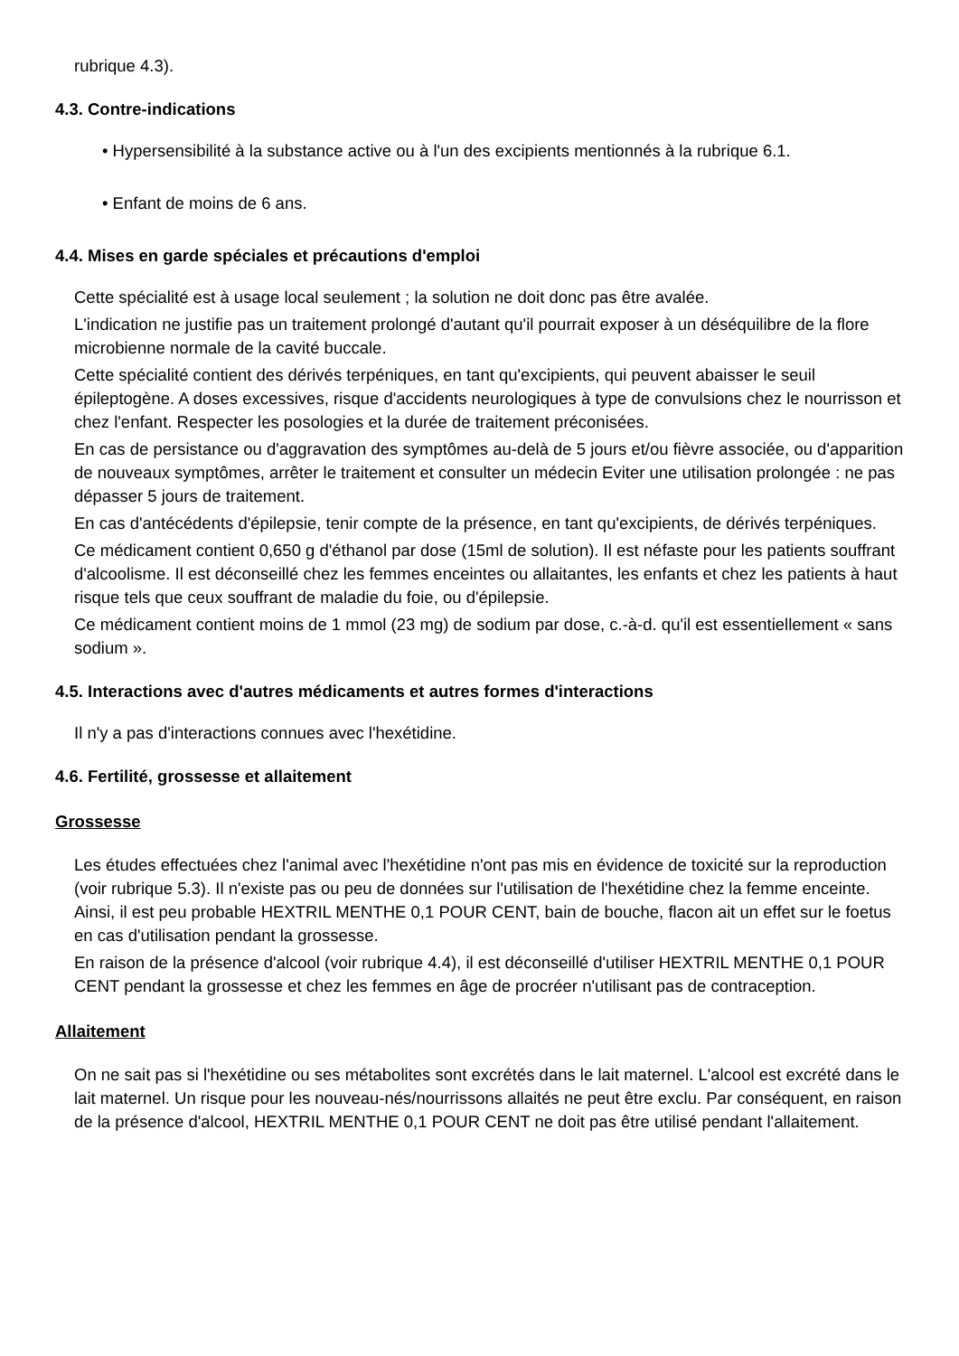rubrique 4.3).
4.3. Contre-indications
• Hypersensibilité à la substance active ou à l'un des excipients mentionnés à la rubrique 6.1.
• Enfant de moins de 6 ans.
4.4. Mises en garde spéciales et précautions d'emploi
Cette spécialité est à usage local seulement ; la solution ne doit donc pas être avalée.
L'indication ne justifie pas un traitement prolongé d'autant qu'il pourrait exposer à un déséquilibre de la flore microbienne normale de la cavité buccale.
Cette spécialité contient des dérivés terpéniques, en tant qu'excipients, qui peuvent abaisser le seuil épileptogène. A doses excessives, risque d'accidents neurologiques à type de convulsions chez le nourrisson et chez l'enfant. Respecter les posologies et la durée de traitement préconisées.
En cas de persistance ou d'aggravation des symptômes au-delà de 5 jours et/ou fièvre associée, ou d'apparition de nouveaux symptômes, arrêter le traitement et consulter un médecin Eviter une utilisation prolongée : ne pas dépasser 5 jours de traitement.
En cas d'antécédents d'épilepsie, tenir compte de la présence, en tant qu'excipients, de dérivés terpéniques.
Ce médicament contient 0,650 g d'éthanol par dose (15ml de solution). Il est néfaste pour les patients souffrant d'alcoolisme. Il est déconseillé chez les femmes enceintes ou allaitantes, les enfants et chez les patients à haut risque tels que ceux souffrant de maladie du foie, ou d'épilepsie.
Ce médicament contient moins de 1 mmol (23 mg) de sodium par dose, c.-à-d. qu'il est essentiellement « sans sodium ».
4.5. Interactions avec d'autres médicaments et autres formes d'interactions
Il n'y a pas d'interactions connues avec l'hexétidine.
4.6. Fertilité, grossesse et allaitement
Grossesse
Les études effectuées chez l'animal avec l'hexétidine n'ont pas mis en évidence de toxicité sur la reproduction (voir rubrique 5.3). Il n'existe pas ou peu de données sur l'utilisation de l'hexétidine chez la femme enceinte. Ainsi, il est peu probable HEXTRIL MENTHE 0,1 POUR CENT, bain de bouche, flacon ait un effet sur le foetus en cas d'utilisation pendant la grossesse.
En raison de la présence d'alcool (voir rubrique 4.4), il est déconseillé d'utiliser HEXTRIL MENTHE 0,1 POUR CENT pendant la grossesse et chez les femmes en âge de procréer n'utilisant pas de contraception.
Allaitement
On ne sait pas si l'hexétidine ou ses métabolites sont excrétés dans le lait maternel. L'alcool est excrété dans le lait maternel. Un risque pour les nouveau-nés/nourrissons allaités ne peut être exclu. Par conséquent, en raison de la présence d'alcool, HEXTRIL MENTHE 0,1 POUR CENT ne doit pas être utilisé pendant l'allaitement.